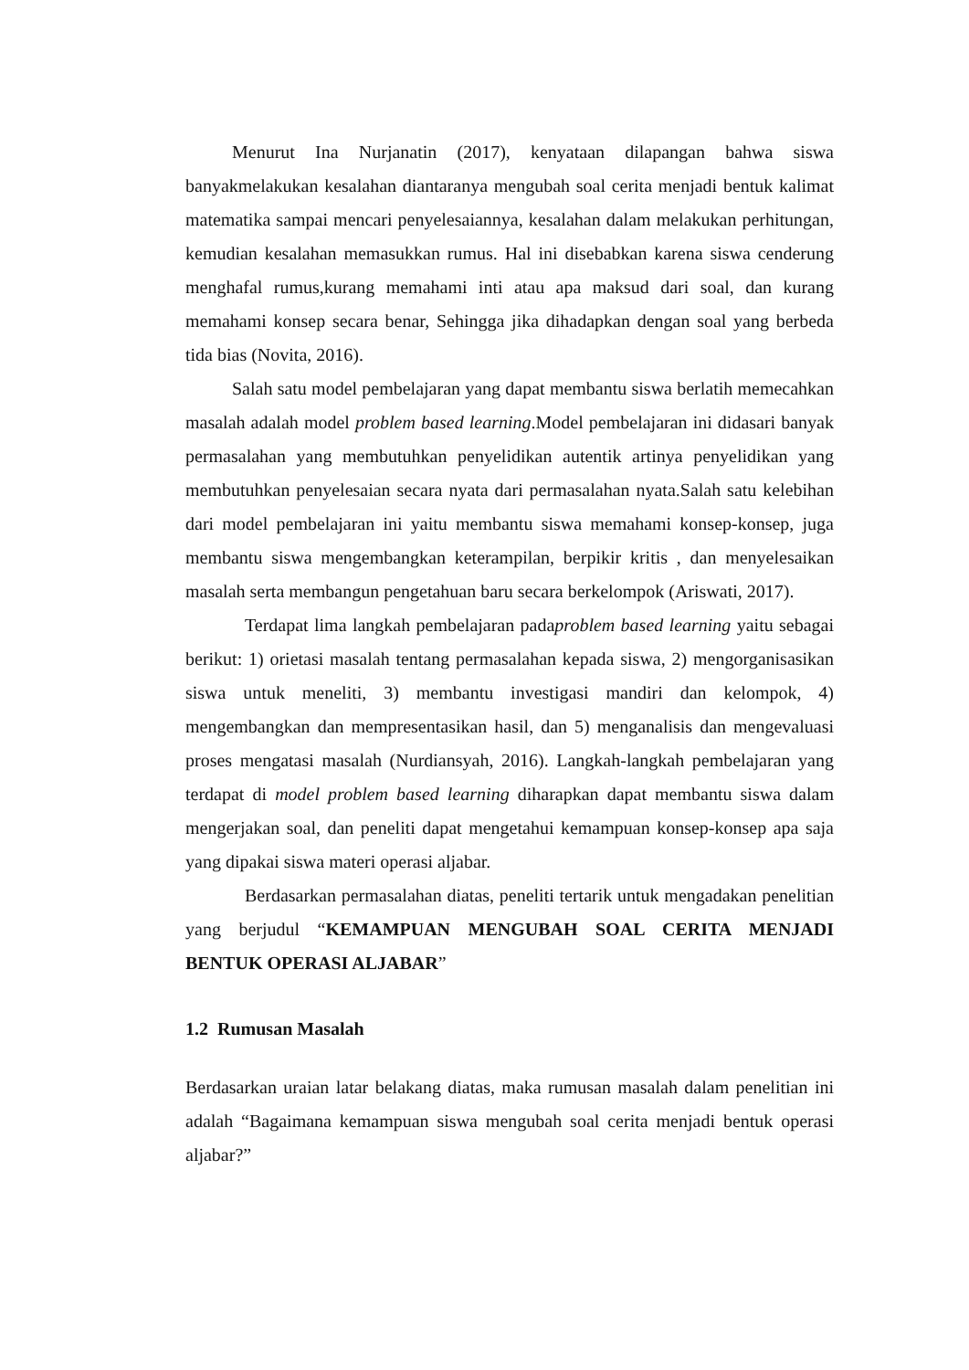Menurut Ina Nurjanatin (2017), kenyataan dilapangan bahwa siswa banyakmelakukan kesalahan diantaranya mengubah soal cerita menjadi bentuk kalimat matematika sampai mencari penyelesaiannya, kesalahan dalam melakukan perhitungan, kemudian kesalahan memasukkan rumus. Hal ini disebabkan karena siswa cenderung menghafal rumus,kurang memahami inti atau apa maksud dari soal, dan kurang memahami konsep secara benar, Sehingga jika dihadapkan dengan soal yang berbeda tida bias (Novita, 2016).
Salah satu model pembelajaran yang dapat membantu siswa berlatih memecahkan masalah adalah model problem based learning.Model pembelajaran ini didasari banyak permasalahan yang membutuhkan penyelidikan autentik artinya penyelidikan yang membutuhkan penyelesaian secara nyata dari permasalahan nyata.Salah satu kelebihan dari model pembelajaran ini yaitu membantu siswa memahami konsep-konsep, juga membantu siswa mengembangkan keterampilan, berpikir kritis , dan menyelesaikan masalah serta membangun pengetahuan baru secara berkelompok (Ariswati, 2017).
Terdapat lima langkah pembelajaran padaproblem based learning yaitu sebagai berikut: 1) orietasi masalah tentang permasalahan kepada siswa, 2) mengorganisasikan siswa untuk meneliti, 3) membantu investigasi mandiri dan kelompok, 4) mengembangkan dan mempresentasikan hasil, dan 5) menganalisis dan mengevaluasi proses mengatasi masalah (Nurdiansyah, 2016). Langkah-langkah pembelajaran yang terdapat di model problem based learning diharapkan dapat membantu siswa dalam mengerjakan soal, dan peneliti dapat mengetahui kemampuan konsep-konsep apa saja yang dipakai siswa materi operasi aljabar.
Berdasarkan permasalahan diatas, peneliti tertarik untuk mengadakan penelitian yang berjudul “KEMAMPUAN MENGUBAH SOAL CERITA MENJADI BENTUK OPERASI ALJABAR”
1.2 Rumusan Masalah
Berdasarkan uraian latar belakang diatas, maka rumusan masalah dalam penelitian ini adalah “Bagaimana kemampuan siswa mengubah soal cerita menjadi bentuk operasi aljabar?”